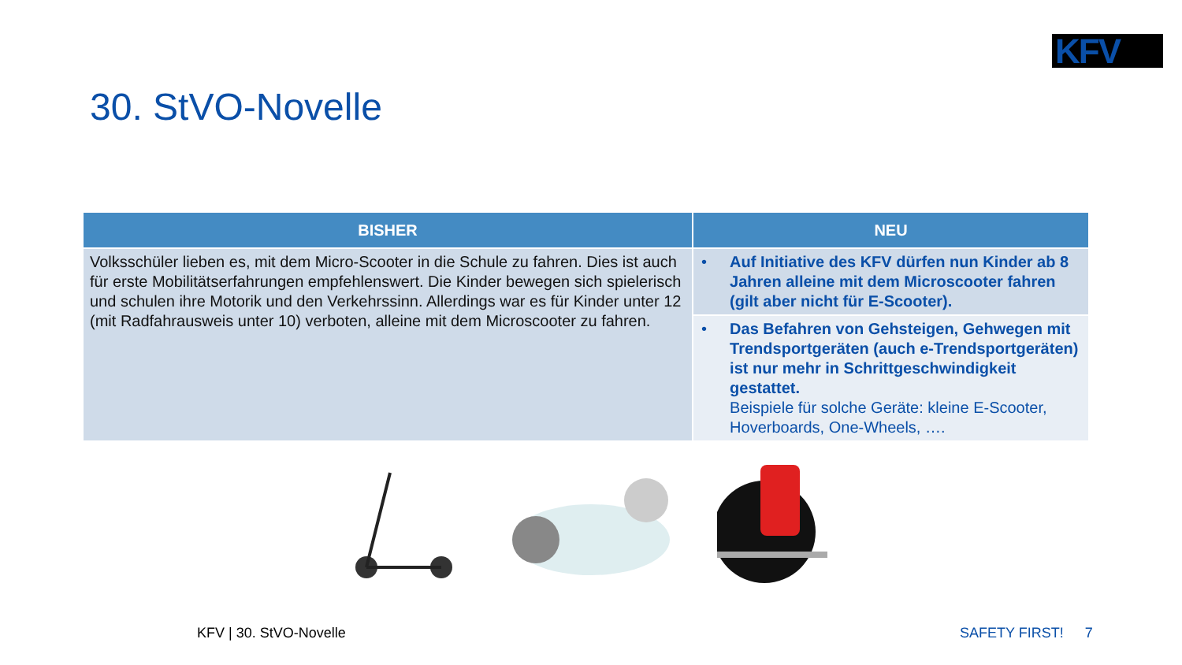KFV
30. StVO-Novelle
| BISHER | NEU |
| --- | --- |
| Volksschüler lieben es, mit dem Micro-Scooter in die Schule zu fahren. Dies ist auch für erste Mobilitätserfahrungen empfehlenswert. Die Kinder bewegen sich spielerisch und schulen ihre Motorik und den Verkehrssinn. Allerdings war es für Kinder unter 12 (mit Radfahrausweis unter 10) verboten, alleine mit dem Microscooter zu fahren. | • Auf Initiative des KFV dürfen nun Kinder ab 8 Jahren alleine mit dem Microscooter fahren (gilt aber nicht für E-Scooter). |
| | • Das Befahren von Gehsteigen, Gehwegen mit Trendsportgeräten (auch e-Trendsportgeräten) ist nur mehr in Schrittgeschwindigkeit gestattet. Beispiele für solche Geräte: kleine E-Scooter, Hoverboards, One-Wheels, …. |
KFV | 30. StVO-Novelle SAFETY FIRST! 7